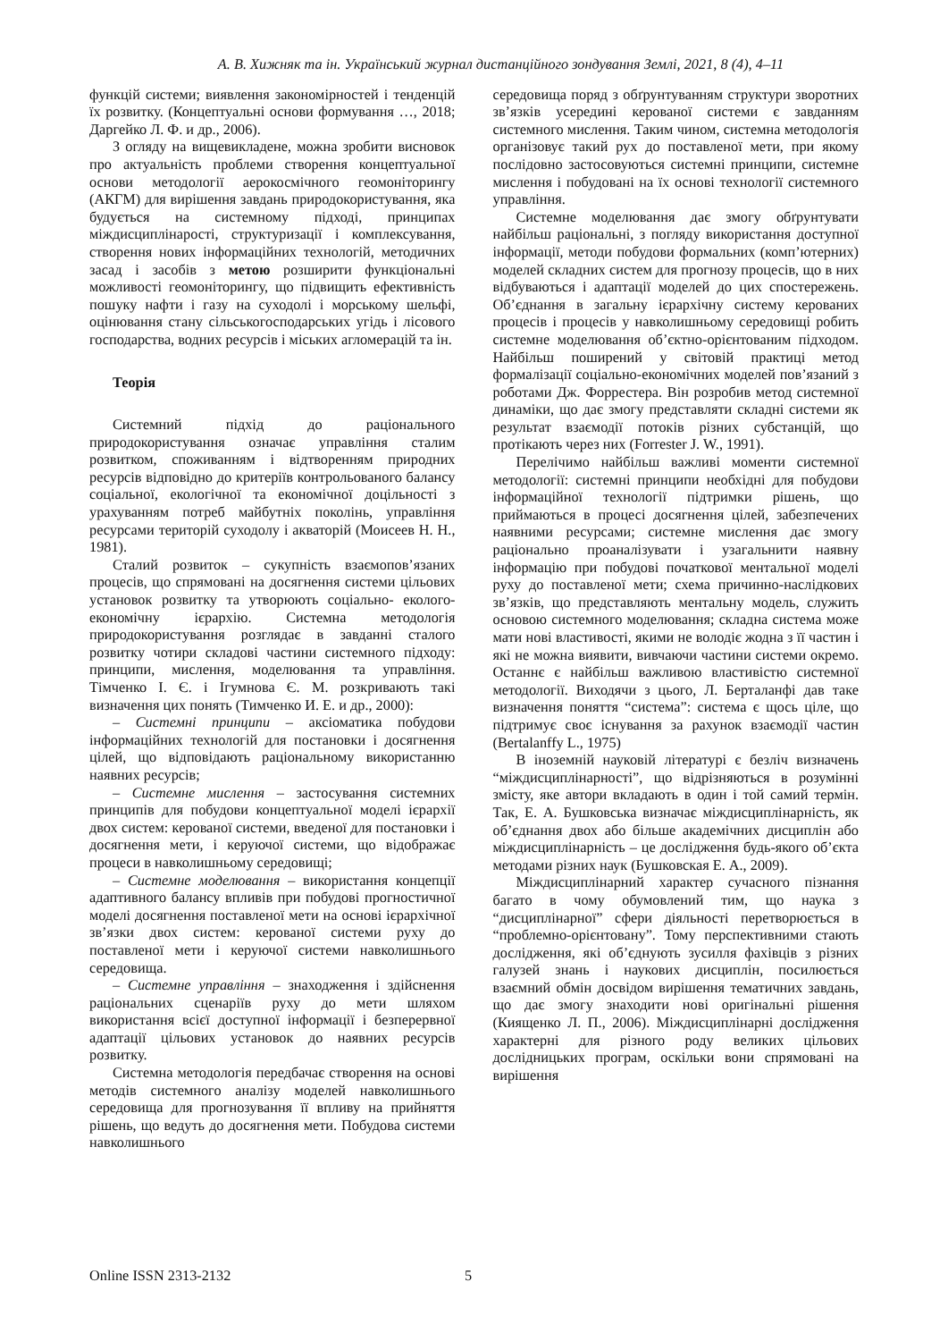А. В. Хижняк та ін. Український журнал дистанційного зондування Землі, 2021, 8 (4), 4–11
функцій системи; виявлення закономірностей і тенденцій їх розвитку. (Концептуальні основи формування …, 2018; Даргейко Л. Ф. и др., 2006).
З огляду на вищевикладене, можна зробити висновок про актуальність проблеми створення концептуальної основи методології аерокосмічного геомоніторингу (АКГМ) для вирішення завдань природокористування, яка будується на системному підході, принципах міждисциплінарості, структуризації і комплексування, створення нових інформаційних технологій, методичних засад і засобів з метою розширити функціональні можливості геомоніторингу, що підвищить ефективність пошуку нафти і газу на суходолі і морському шельфі, оцінювання стану сільськогосподарських угідь і лісового господарства, водних ресурсів і міських агломерацій та ін.
Теорія
Системний підхід до раціонального природокористування означає управління сталим розвитком, споживанням і відтворенням природних ресурсів відповідно до критеріїв контрольованого балансу соціальної, екологічної та економічної доцільності з урахуванням потреб майбутніх поколінь, управління ресурсами територій суходолу і акваторій (Моисеев Н. Н., 1981).
Сталий розвиток – сукупність взаємопов’язаних процесів, що спрямовані на досягнення системи цільових установок розвитку та утворюють соціально- еколого-економічну ієрархію. Системна методологія природокористування розглядає в завданні сталого розвитку чотири складові частини системного підходу: принципи, мислення, моделювання та управління. Тімченко І. Є. і Ігумнова Є. М. розкривають такі визначення цих понять (Тимченко И. Е. и др., 2000):
– Системні принципи – аксіоматика побудови інформаційних технологій для постановки і досягнення цілей, що відповідають раціональному використанню наявних ресурсів;
– Системне мислення – застосування системних принципів для побудови концептуальної моделі ієрархії двох систем: керованої системи, введеної для постановки і досягнення мети, і керуючої системи, що відображає процеси в навколишньому середовищі;
– Системне моделювання – використання концепції адаптивного балансу впливів при побудові прогностичної моделі досягнення поставленої мети на основі ієрархічної зв’язки двох систем: керованої системи руху до поставленої мети і керуючої системи навколишнього середовища.
– Системне управління – знаходження і здійснення раціональних сценаріїв руху до мети шляхом використання всієї доступної інформації і безперервної адаптації цільових установок до наявних ресурсів розвитку.
Системна методологія передбачає створення на основі методів системного аналізу моделей навколишнього середовища для прогнозування її впливу на прийняття рішень, що ведуть до досягнення мети. Побудова системи навколишнього
середовища поряд з обґрунтуванням структури зворотних зв’язків усередині керованої системи є завданням системного мислення. Таким чином, системна методологія організовує такий рух до поставленої мети, при якому послідовно застосовуються системні принципи, системне мислення і побудовані на їх основі технології системного управління.
Системне моделювання дає змогу обґрунтувати найбільш раціональні, з погляду використання доступної інформації, методи побудови формальних (комп’ютерних) моделей складних систем для прогнозу процесів, що в них відбуваються і адаптації моделей до цих спостережень. Об’єднання в загальну ієрархічну систему керованих процесів і процесів у навколишньому середовищі робить системне моделювання об’єктно-орієнтованим підходом. Найбільш поширений у світовій практиці метод формалізації соціально-економічних моделей пов’язаний з роботами Дж. Форрестера. Він розробив метод системної динаміки, що дає змогу представляти складні системи як результат взаємодії потоків різних субстанцій, що протікають через них (Forrester J. W., 1991).
Перелічимо найбільш важливі моменти системної методології: системні принципи необхідні для побудови інформаційної технології підтримки рішень, що приймаються в процесі досягнення цілей, забезпечених наявними ресурсами; системне мислення дає змогу раціонально проаналізувати і узагальнити наявну інформацію при побудові початкової ментальної моделі руху до поставленої мети; схема причинно-наслідкових зв’язків, що представляють ментальну модель, служить основою системного моделювання; складна система може мати нові властивості, якими не володіє жодна з її частин і які не можна виявити, вивчаючи частини системи окремо. Останнє є найбільш важливою властивістю системної методології. Виходячи з цього, Л. Берталанфі дав таке визначення поняття “система”: система є щось ціле, що підтримує своє існування за рахунок взаємодії частин (Bertalanffy L., 1975)
В іноземній науковій літературі є безліч визначень “міждисциплінарності”, що відрізняються в розумінні змісту, яке автори вкладають в один і той самий термін. Так, Е. А. Бушковська визначає міждисциплінарність, як об’єднання двох або більше академічних дисциплін або міждисциплінарність – це дослідження будь-якого об’єкта методами різних наук (Бушковская Е. А., 2009).
Міждисциплінарний характер сучасного пізнання багато в чому обумовлений тим, що наука з “дисциплінарної” сфери діяльності перетворюється в “проблемно-орієнтовану”. Тому перспективними стають дослідження, які об’єднують зусилля фахівців з різних галузей знань і наукових дисциплін, посилюється взаємний обмін досвідом вирішення тематичних завдань, що дає змогу знаходити нові оригінальні рішення (Киященко Л. П., 2006). Міждисциплінарні дослідження характерні для різного роду великих цільових дослідницьких програм, оскільки вони спрямовані на вирішення
Online ISSN 2313-2132 5